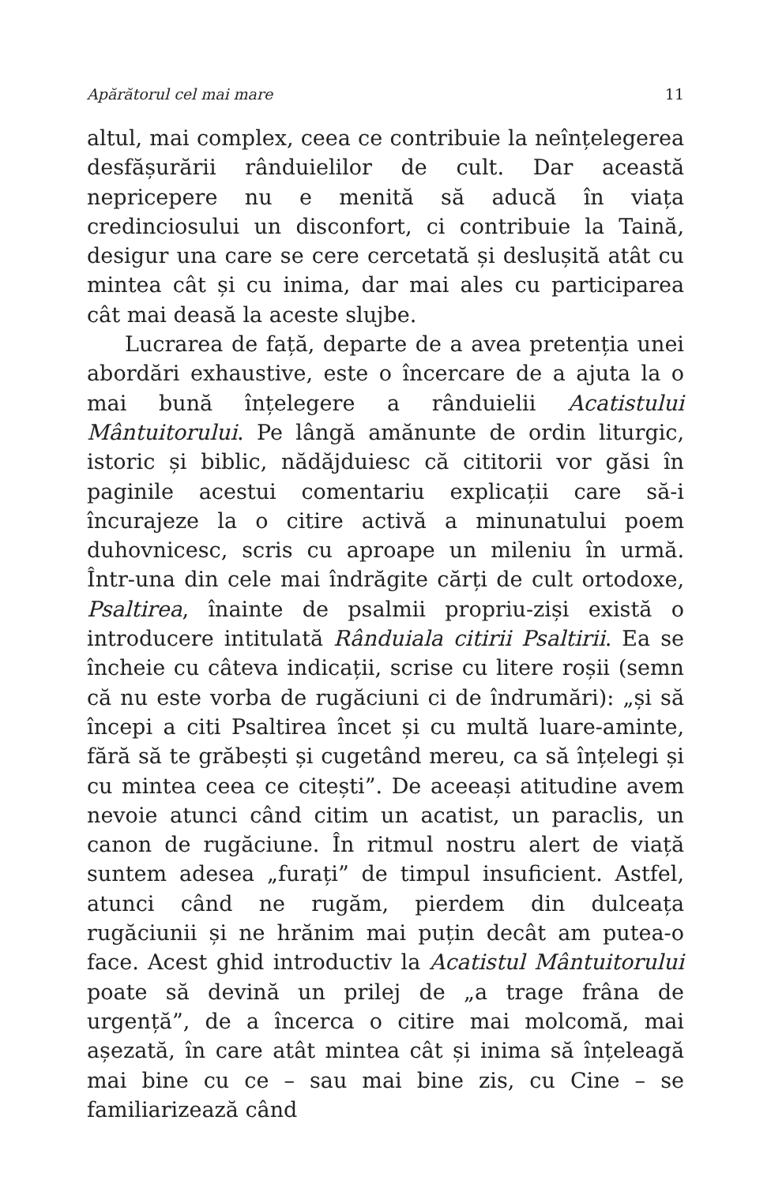Apărătorul cel mai mare 11
altul, mai complex, ceea ce contribuie la neînțelegerea desfășurării rânduielilor de cult. Dar această nepricepere nu e menită să aducă în viața credinciosului un disconfort, ci contribuie la Taină, desigur una care se cere cercetată și deslușită atât cu mintea cât și cu inima, dar mai ales cu participarea cât mai deasă la aceste slujbe.
Lucrarea de față, departe de a avea pretenția unei abordări exhaustive, este o încercare de a ajuta la o mai bună înțelegere a rânduielii Acatistului Mântuitorului. Pe lângă amănunte de ordin liturgic, istoric și biblic, nădăjduiesc că cititorii vor găsi în paginile acestui comentariu explicații care să-i încurajeze la o citire activă a minunatului poem duhovnicesc, scris cu aproape un mileniu în urmă. Într-una din cele mai îndrăgite cărți de cult ortodoxe, Psaltirea, înainte de psalmii propriu-ziși există o introducere intitulată Rânduiala citirii Psaltirii. Ea se încheie cu câteva indicații, scrise cu litere roșii (semn că nu este vorba de rugăciuni ci de îndrumări): „și să începi a citi Psaltirea încet și cu multă luare-aminte, fără să te grăbești și cugetând mereu, ca să înțelegi și cu mintea ceea ce citești”. De aceeași atitudine avem nevoie atunci când citim un acatist, un paraclis, un canon de rugăciune. În ritmul nostru alert de viață suntem adesea „furați” de timpul insuficient. Astfel, atunci când ne rugăm, pierdem din dulceața rugăciunii și ne hrănim mai puțin decât am putea-o face. Acest ghid introductiv la Acatistul Mântuitorului poate să devină un prilej de „a trage frâna de urgență”, de a încerca o citire mai molcomă, mai așezată, în care atât mintea cât și inima să înțeleagă mai bine cu ce – sau mai bine zis, cu Cine – se familiarizează când